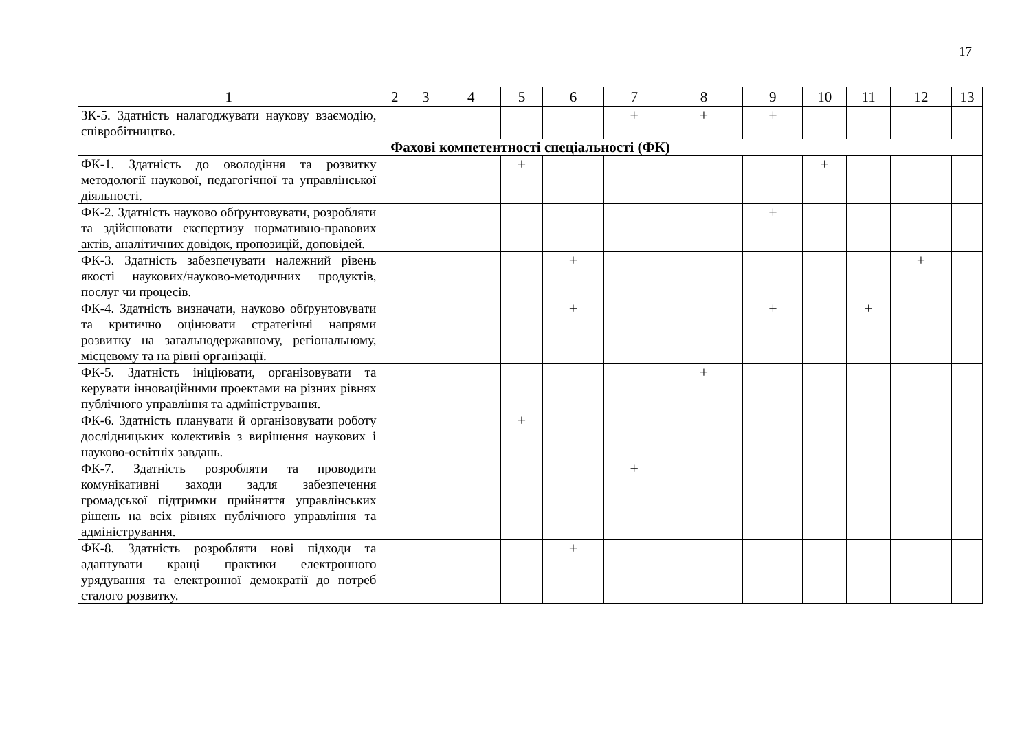17
| 1 | 2 | 3 | 4 | 5 | 6 | 7 | 8 | 9 | 10 | 11 | 12 | 13 |
| --- | --- | --- | --- | --- | --- | --- | --- | --- | --- | --- | --- | --- |
| ЗК-5. Здатність налагоджувати наукову взаємодію, співробітництво. | | | | | | + | + | + | | | | |
| Фахові компетентності спеціальності (ФК) | | | | | | | | | | | | |
| ФК-1. Здатність до оволодіння та розвитку методології наукової, педагогічної та управлінської діяльності. | | | | + | | | | | + | | | |
| ФК-2. Здатність науково обґрунтовувати, розробляти та здійснювати експертизу нормативно-правових актів, аналітичних довідок, пропозицій, доповідей. | | | | | | | | + | | | | |
| ФК-3. Здатність забезпечувати належний рівень якості наукових/науково-методичних продуктів, послуг чи процесів. | | | | | + | | | | | | + | |
| ФК-4. Здатність визначати, науково обґрунтовувати та критично оцінювати стратегічні напрями розвитку на загальнодержавному, регіональному, місцевому та на рівні організації. | | | | | + | | | + | | + | | |
| ФК-5. Здатність ініціювати, організовувати та керувати інноваційними проектами на різних рівнях публічного управління та адміністрування. | | | | | | | + | | | | | |
| ФК-6. Здатність планувати й організовувати роботу дослідницьких колективів з вирішення наукових і науково-освітніх завдань. | | | | + | | | | | | | | |
| ФК-7. Здатність розробляти та проводити комунікативні заходи задля забезпечення громадської підтримки прийняття управлінських рішень на всіх рівнях публічного управління та адміністрування. | | | | | | + | | | | | | |
| ФК-8. Здатність розробляти нові підходи та адаптувати кращі практики електронного урядування та електронної демократії до потреб сталого розвитку. | | | | | + | | | | | | | |